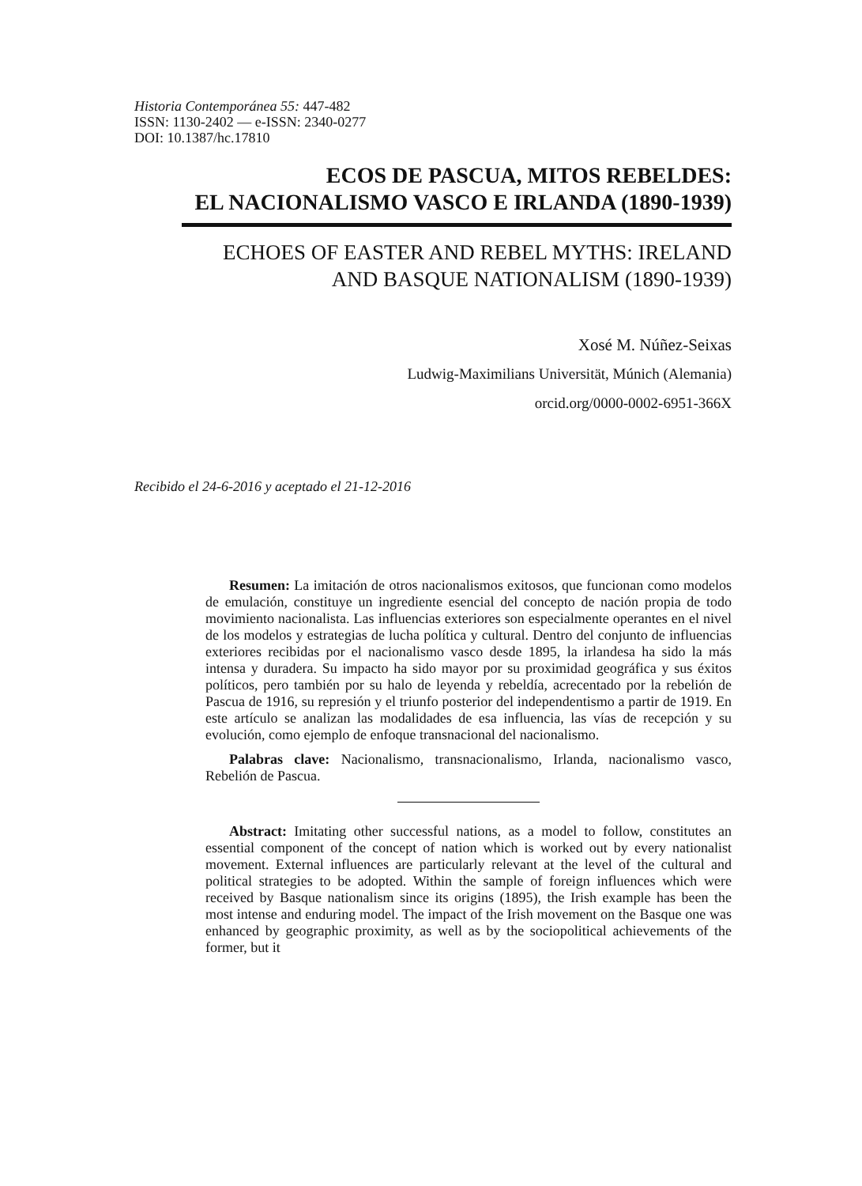Historia Contemporánea 55: 447-482
ISSN: 1130-2402 — e-ISSN: 2340-0277
DOI: 10.1387/hc.17810
ECOS DE PASCUA, MITOS REBELDES:
EL NACIONALISMO VASCO E IRLANDA (1890-1939)
ECHOES OF EASTER AND REBEL MYTHS: IRELAND
AND BASQUE NATIONALISM (1890-1939)
Xosé M. Núñez-Seixas
Ludwig-Maximilians Universität, Múnich (Alemania)
orcid.org/0000-0002-6951-366X
Recibido el 24-6-2016 y aceptado el 21-12-2016
Resumen: La imitación de otros nacionalismos exitosos, que funcionan como modelos de emulación, constituye un ingrediente esencial del concepto de nación propia de todo movimiento nacionalista. Las influencias exteriores son especialmente operantes en el nivel de los modelos y estrategias de lucha política y cultural. Dentro del conjunto de influencias exteriores recibidas por el nacionalismo vasco desde 1895, la irlandesa ha sido la más intensa y duradera. Su impacto ha sido mayor por su proximidad geográfica y sus éxitos políticos, pero también por su halo de leyenda y rebeldía, acrecentado por la rebelión de Pascua de 1916, su represión y el triunfo posterior del independentismo a partir de 1919. En este artículo se analizan las modalidades de esa influencia, las vías de recepción y su evolución, como ejemplo de enfoque transnacional del nacionalismo.
Palabras clave: Nacionalismo, transnacionalismo, Irlanda, nacionalismo vasco, Rebelión de Pascua.
Abstract: Imitating other successful nations, as a model to follow, constitutes an essential component of the concept of nation which is worked out by every nationalist movement. External influences are particularly relevant at the level of the cultural and political strategies to be adopted. Within the sample of foreign influences which were received by Basque nationalism since its origins (1895), the Irish example has been the most intense and enduring model. The impact of the Irish movement on the Basque one was enhanced by geographic proximity, as well as by the sociopolitical achievements of the former, but it